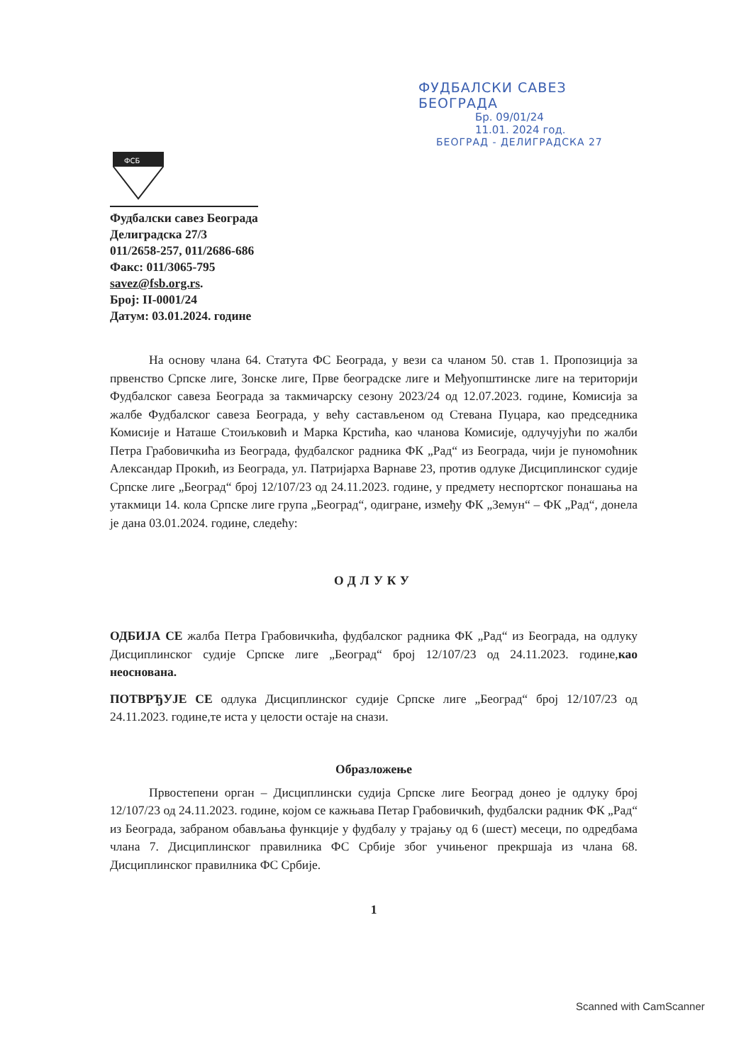ФУДБАЛСКИ САВЕЗ БЕОГРАДА
Бр. 09/01/24
11.01. 2024 год.
БЕОГРАД - ДЕЛИГРАДСКА 27
ФСБ
Фудбалски савез Београда
Делиградска 27/3
011/2658-257, 011/2686-686
Факс: 011/3065-795
savez@fsb.org.rs.
Број: II-0001/24
Датум: 03.01.2024. године
На основу члана 64. Статута ФС Београда, у вези са чланом 50. став 1. Пропозиција за првенство Српске лиге, Зонске лиге, Прве београдске лиге и Међуопштинске лиге на територији Фудбалског савеза Београда за такмичарску сезону 2023/24 од 12.07.2023. године, Комисија за жалбе Фудбалског савеза Београда, у већу састављеном од Стевана Пуцара, као председника Комисије и Наташе Стоиљковић и Марка Крстића, као чланова Комисије, одлучујући по жалби Петра Грабовичкића из Београда, фудбалског радника ФК „Рад“ из Београда, чији је пуномоћник Александар Прокић, из Београда, ул. Патријарха Варнаве 23, против одлуке Дисциплинског судије Српске лиге „Београд“ број 12/107/23 од 24.11.2023. године, у предмету неспортског понашања на утакмици 14. кола Српске лиге група „Београд“, одигране, између ФК „Земун“ – ФК „Рад“, донела је дана 03.01.2024. године, следећу:
ОДЛУКУ
ОДБИЈА СЕ жалба Петра Грабовичкића, фудбалског радника ФК „Рад“ из Београда, на одлуку Дисциплинског судије Српске лиге „Београд“ број 12/107/23 од 24.11.2023. године,као неоснована.
ПОТВРЂУЈЕ СЕ одлука Дисциплинског судије Српске лиге „Београд“ број 12/107/23 од 24.11.2023. године,те иста у целости остаје на снази.
Образложење
Првостепени орган – Дисциплински судија Српске лиге Београд донео је одлуку број 12/107/23 од 24.11.2023. године, којом се кажњава Петар Грабовичкић, фудбалски радник ФК „Рад“ из Београда, забраном обављања функције у фудбалу у трајању од 6 (шест) месеци, по одредбама члана 7. Дисциплинског правилника ФС Србије због учињеног прекршаја из члана 68. Дисциплинског правилника ФС Србије.
1
Scanned with CamScanner